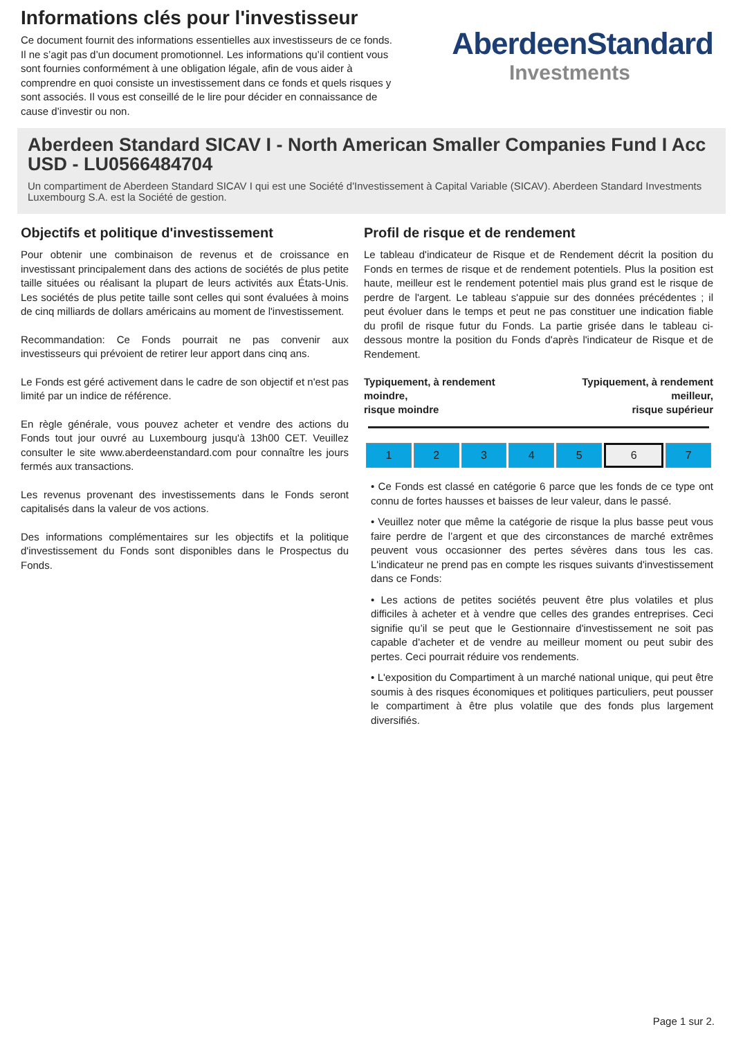Informations clés pour l'investisseur
Ce document fournit des informations essentielles aux investisseurs de ce fonds. Il ne s’agit pas d’un document promotionnel. Les informations qu’il contient vous sont fournies conformément à une obligation légale, afin de vous aider à comprendre en quoi consiste un investissement dans ce fonds et quels risques y sont associés. Il vous est conseillé de le lire pour décider en connaissance de cause d’investir ou non.
AberdeenStandard
Investments
Aberdeen Standard SICAV I - North American Smaller Companies Fund I Acc USD - LU0566484704
Un compartiment de Aberdeen Standard SICAV I qui est une Société d'Investissement à Capital Variable (SICAV). Aberdeen Standard Investments Luxembourg S.A. est la Société de gestion.
Objectifs et politique d'investissement
Pour obtenir une combinaison de revenus et de croissance en investissant principalement dans des actions de sociétés de plus petite taille situées ou réalisant la plupart de leurs activités aux États-Unis. Les sociétés de plus petite taille sont celles qui sont évaluées à moins de cinq milliards de dollars américains au moment de l'investissement.
Recommandation: Ce Fonds pourrait ne pas convenir aux investisseurs qui prévoient de retirer leur apport dans cinq ans.
Le Fonds est géré activement dans le cadre de son objectif et n'est pas limité par un indice de référence.
En règle générale, vous pouvez acheter et vendre des actions du Fonds tout jour ouvré au Luxembourg jusqu'à 13h00 CET. Veuillez consulter le site www.aberdeenstandard.com pour connaître les jours fermés aux transactions.
Les revenus provenant des investissements dans le Fonds seront capitalisés dans la valeur de vos actions.
Des informations complémentaires sur les objectifs et la politique d'investissement du Fonds sont disponibles dans le Prospectus du Fonds.
Profil de risque et de rendement
Le tableau d'indicateur de Risque et de Rendement décrit la position du Fonds en termes de risque et de rendement potentiels. Plus la position est haute, meilleur est le rendement potentiel mais plus grand est le risque de perdre de l'argent. Le tableau s'appuie sur des données précédentes ; il peut évoluer dans le temps et peut ne pas constituer une indication fiable du profil de risque futur du Fonds. La partie grisée dans le tableau ci-dessous montre la position du Fonds d'après l'indicateur de Risque et de Rendement.
Typiquement, à rendement
moindre,
risque moindre
Typiquement, à rendement
meilleur,
risque supérieur
| 1 | 2 | 3 | 4 | 5 | 6 | 7 |
• Ce Fonds est classé en catégorie 6 parce que les fonds de ce type ont connu de fortes hausses et baisses de leur valeur, dans le passé.
• Veuillez noter que même la catégorie de risque la plus basse peut vous faire perdre de l’argent et que des circonstances de marché extrêmes peuvent vous occasionner des pertes sévères dans tous les cas. L'indicateur ne prend pas en compte les risques suivants d'investissement dans ce Fonds:
• Les actions de petites sociétés peuvent être plus volatiles et plus difficiles à acheter et à vendre que celles des grandes entreprises. Ceci signifie qu’il se peut que le Gestionnaire d'investissement ne soit pas capable d'acheter et de vendre au meilleur moment ou peut subir des pertes. Ceci pourrait réduire vos rendements.
• L'exposition du Compartiment à un marché national unique, qui peut être soumis à des risques économiques et politiques particuliers, peut pousser le compartiment à être plus volatile que des fonds plus largement diversifiés.
Page 1 sur 2.